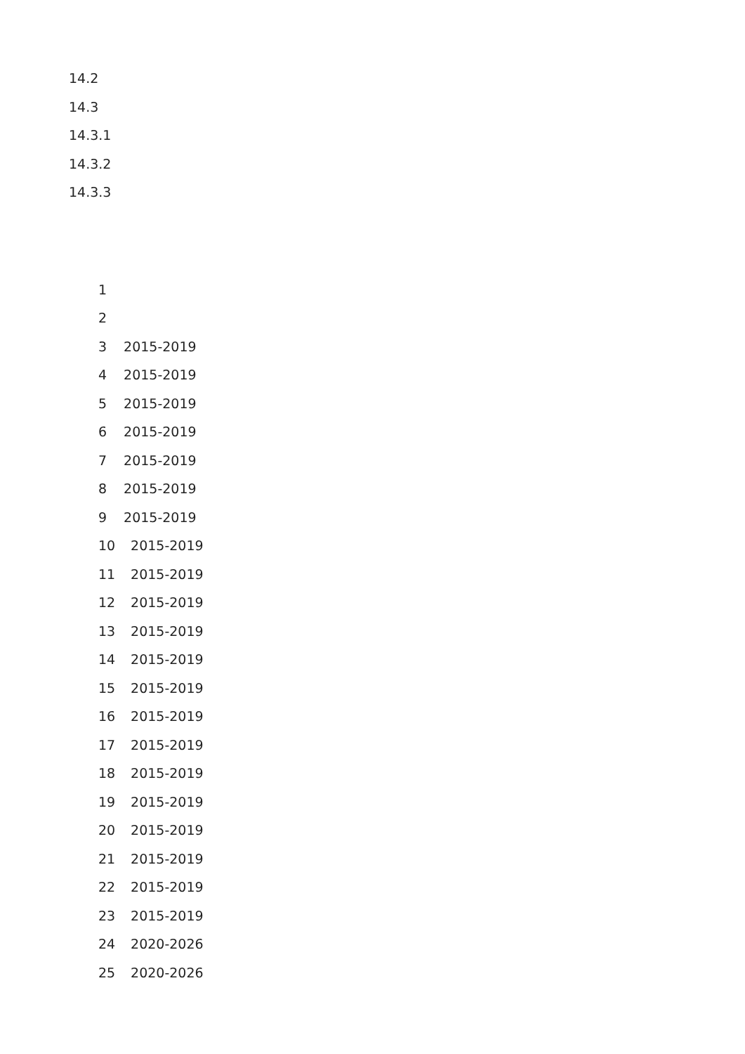14.2
14.3
14.3.1
14.3.2
14.3.3
1
2
3 2015-2019
4 2015-2019
5 2015-2019
6 2015-2019
7 2015-2019
8 2015-2019
9 2015-2019
10 2015-2019
11 2015-2019
12 2015-2019
13 2015-2019
14 2015-2019
15 2015-2019
16 2015-2019
17 2015-2019
18 2015-2019
19 2015-2019
20 2015-2019
21 2015-2019
22 2015-2019
23 2015-2019
24 2020-2026
25 2020-2026